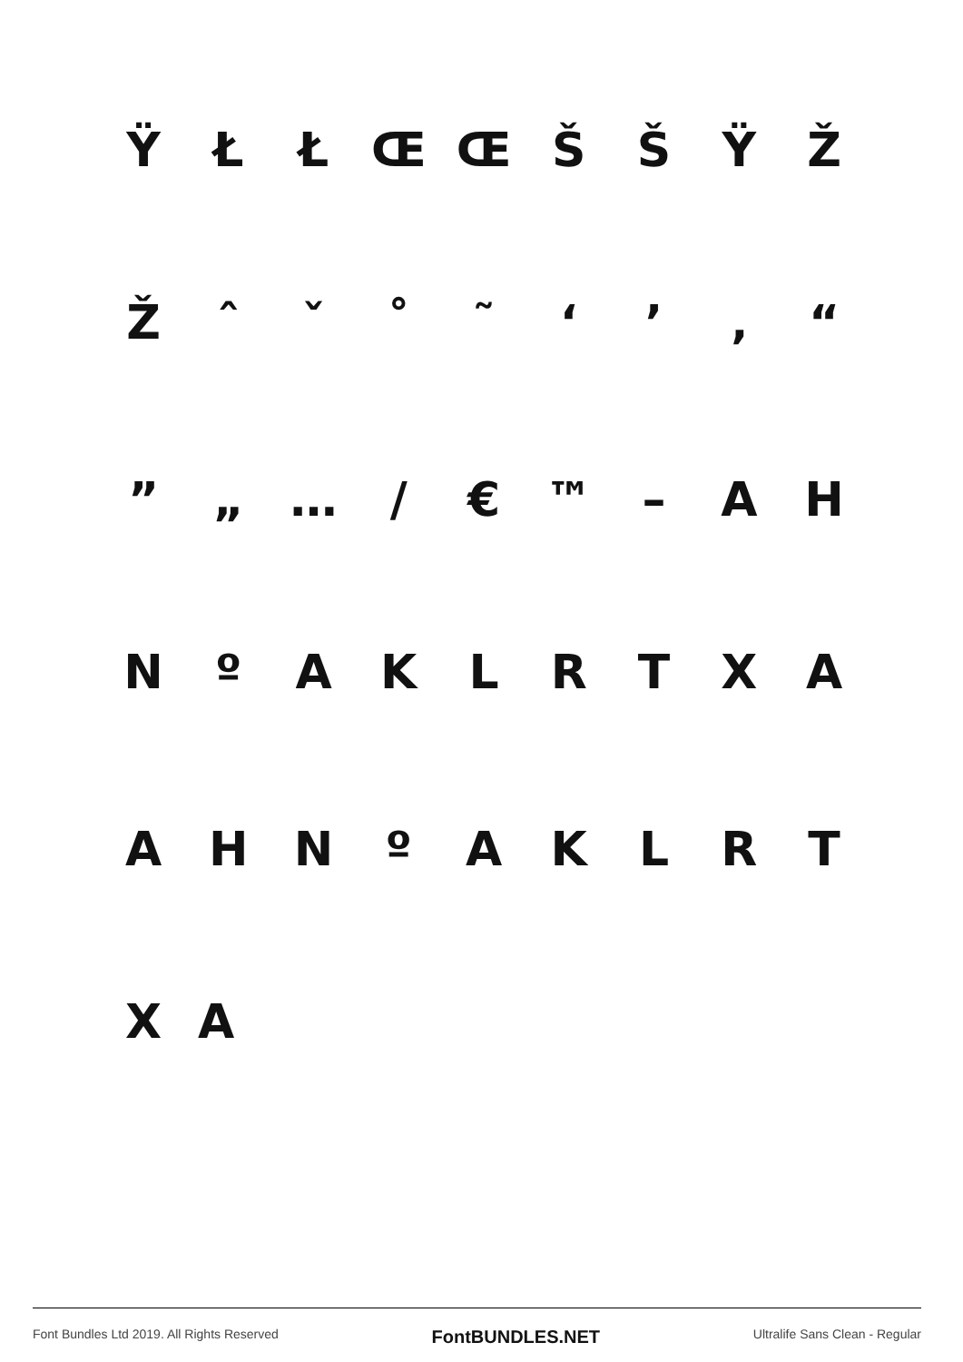Ÿ Ł Ł Œ Œ Š Š Ÿ Ž
Ž ˆ ˇ ˚ ˜ ‘ ’ ‚ “
” „ … / € ™ – A H
N º A K L R T X A
A H N º A K L R T
X A
Font Bundles Ltd 2019. All Rights Reserved FontBUNDLES.NET Ultralife Sans Clean - Regular